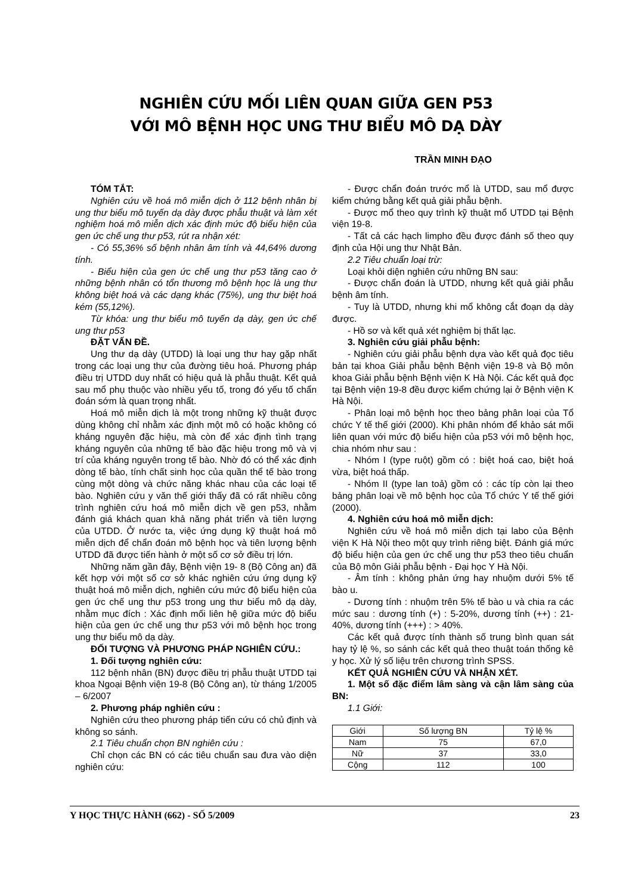NGHIÊN CỨU MỐI LIÊN QUAN GIỮA GEN P53
VỚI MÔ BỆNH HỌC UNG THƯ BIỂU MÔ DẠ DÀY
TRẦN MINH ĐẠO
TÓM TẮT:
Nghiên cứu về hoá mô miễn dịch ở 112 bệnh nhân bị ung thư biểu mô tuyến dạ dày được phẫu thuật và làm xét nghiệm hoá mô miễn dịch xác định mức độ biểu hiện của gen ức chế ung thư p53, rút ra nhận xét:
- Có 55,36% số bệnh nhân âm tính và 44,64% dương tính.
- Biểu hiện của gen ức chế ung thư p53 tăng cao ở những bệnh nhân có tổn thương mô bệnh học là ung thư không biệt hoá và các dạng khác (75%), ung thư biệt hoá kém (55,12%).
Từ khóa: ung thư biểu mô tuyến dạ dày, gen ức chế ung thư p53
ĐẶT VẤN ĐỀ.
Ung thư dạ dày (UTDD) là loại ung thư hay gặp nhất trong các loại ung thư của đường tiêu hoá. Phương pháp điều trị UTDD duy nhất có hiệu quả là phẫu thuật. Kết quả sau mổ phụ thuộc vào nhiều yếu tố, trong đó yếu tố chẩn đoán sớm là quan trọng nhất.
Hoá mô miễn dịch là một trong những kỹ thuật được dùng không chỉ nhằm xác định một mô có hoặc không có kháng nguyên đặc hiệu, mà còn để xác định tình trạng kháng nguyên của những tế bào đặc hiệu trong mô và vị trí của kháng nguyên trong tế bào. Nhờ đó có thể xác định dòng tế bào, tính chất sinh học của quần thể tế bào trong cùng một dòng và chức năng khác nhau của các loại tế bào. Nghiên cứu y văn thế giới thấy đã có rất nhiều công trình nghiên cứu hoá mô miễn dịch về gen p53, nhằm đánh giá khách quan khả năng phát triển và tiên lượng của UTDD. Ở nước ta, việc ứng dụng kỹ thuật hoá mô miễn dịch để chẩn đoán mô bệnh học và tiên lượng bệnh UTDD đã được tiến hành ở một số cơ sở điều trị lớn.
Những năm gần đây, Bệnh viện 19- 8 (Bộ Công an) đã kết hợp với một số cơ sở khác nghiên cứu ứng dụng kỹ thuật hoá mô miễn dịch, nghiên cứu mức độ biểu hiện của gen ức chế ung thư p53 trong ung thư biểu mô dạ dày, nhằm mục đích : Xác định mối liên hệ giữa mức độ biểu hiện của gen ức chế ung thư p53 với mô bệnh học trong ung thư biểu mô dạ dày.
ĐỐI TƯỢNG VÀ PHƯƠNG PHÁP NGHIÊN CỨU.:
1. Đối tượng nghiên cứu:
112 bệnh nhân (BN) được điều trị phẫu thuật UTDD tại khoa Ngoại Bệnh viện 19-8 (Bộ Công an), từ tháng 1/2005 – 6/2007
2. Phương pháp nghiên cứu :
Nghiên cứu theo phương pháp tiến cứu có chủ định và không so sánh.
2.1 Tiêu chuẩn chọn BN nghiên cứu :
Chỉ chọn các BN có các tiêu chuẩn sau đưa vào diện nghiên cứu:
- Được chẩn đoán trước mổ là UTDD, sau mổ được kiểm chứng bằng kết quả giải phẫu bệnh.
- Được mổ theo quy trình kỹ thuật mổ UTDD tại Bệnh viện 19-8.
- Tất cả các hạch limpho đều được đánh số theo quy định của Hội ung thư Nhật Bản.
2.2 Tiêu chuẩn loại trừ:
Loại khỏi diện nghiên cứu những BN sau:
- Được chẩn đoán là UTDD, nhưng kết quả giải phẫu bệnh âm tính.
- Tuy là UTDD, nhưng khi mổ không cắt đoạn dạ dày được.
- Hồ sơ và kết quả xét nghiệm bị thất lạc.
3. Nghiên cứu giải phẫu bệnh:
- Nghiên cứu giải phẫu bệnh dựa vào kết quả đọc tiêu bản tại khoa Giải phẫu bệnh Bệnh viện 19-8 và Bộ môn khoa Giải phẫu bệnh Bệnh viện K Hà Nội. Các kết quả đọc tại Bệnh viện 19-8 đều được kiểm chứng lại ở Bệnh viện K Hà Nội.
- Phân loại mô bệnh học theo bảng phân loại của Tổ chức Y tế thế giới (2000). Khi phân nhóm để khảo sát mối liên quan với mức độ biểu hiện của p53 với mô bệnh học, chia nhóm như sau :
- Nhóm I (type ruột) gồm có : biệt hoá cao, biệt hoá vừa, biệt hoá thấp.
- Nhóm II (type lan toả) gồm có : các típ còn lại theo bảng phân loại về mô bệnh học của Tổ chức Y tế thế giới (2000).
4. Nghiên cứu hoá mô miễn dịch:
Nghiên cứu về hoá mô miễn dịch tại labo của Bệnh viện K Hà Nội theo một quy trình riêng biệt. Đánh giá mức độ biểu hiện của gen ức chế ung thư p53 theo tiêu chuẩn của Bộ môn Giải phẫu bệnh - Đại học Y Hà Nội.
- Âm tính : không phản ứng hay nhuộm dưới 5% tế bào u.
- Dương tính : nhuộm trên 5% tế bào u và chia ra các mức sau : dương tính (+) : 5-20%, dương tính (++) : 21-40%, dương tính (+++) : > 40%.
Các kết quả được tính thành số trung bình quan sát hay tỷ lệ %, so sánh các kết quả theo thuật toán thống kê y học. Xử lý số liệu trên chương trình SPSS.
KẾT QUẢ NGHIÊN CỨU VÀ NHẬN XÉT.
1. Một số đặc điểm lâm sàng và cận lâm sàng của BN:
1.1 Giới:
| Giới | Số lượng BN | Tỷ lệ % |
| Nam | 75 | 67,0 |
| Nữ | 37 | 33,0 |
| Cộng | 112 | 100 |
Y HỌC THỰC HÀNH (662) - SỐ 5/2009 23